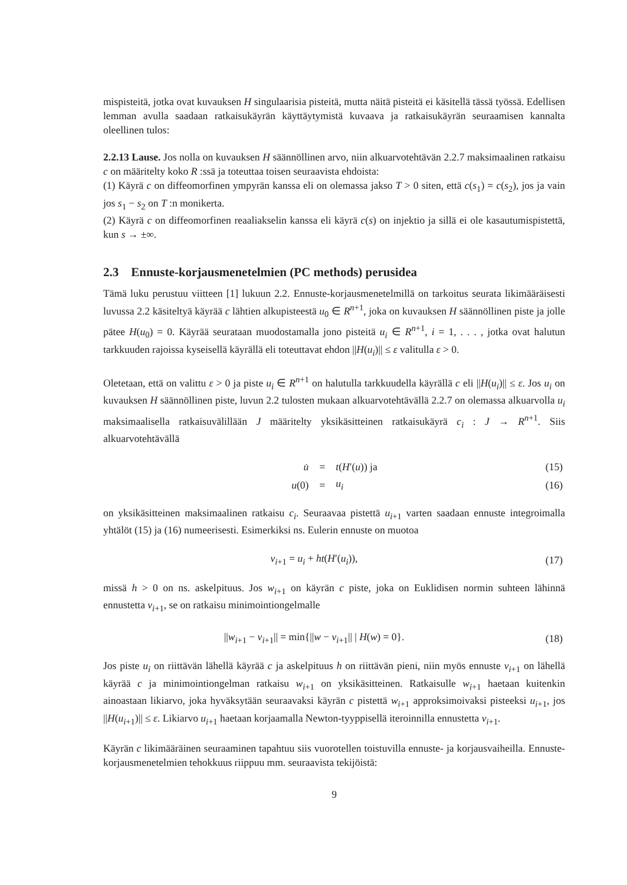mispisteitä, jotka ovat kuvauksen H singulaarisia pisteitä, mutta näitä pisteitä ei käsitellä tässä työssä. Edellisen lemman avulla saadaan ratkaisukäyrän käyttäytymistä kuvaava ja ratkaisukäyrän seuraamisen kannalta oleellinen tulos:
2.2.13 Lause. Jos nolla on kuvauksen H säännöllinen arvo, niin alkuarvotehtävän 2.2.7 maksimaalinen ratkaisu c on määritelty koko R :ssä ja toteuttaa toisen seuraavista ehdoista:
(1) Käyrä c on diffeomorfinen ympyrän kanssa eli on olemassa jakso T > 0 siten, että c(s<sub>1</sub>) = c(s<sub>2</sub>), jos ja vain jos s<sub>1</sub> − s<sub>2</sub> on T :n monikerta.
(2) Käyrä c on diffeomorfinen reaaliakselin kanssa eli käyrä c(s) on injektio ja sillä ei ole kasautumispistettä, kun s → ±∞.
2.3 Ennuste-korjausmenetelmien (PC methods) perusidea
Tämä luku perustuu viitteen [1] lukuun 2.2. Ennuste-korjausmenetelmillä on tarkoitus seurata likimääräisesti luvussa 2.2 käsiteltyä käyrää c lähtien alkupisteestä u<sub>0</sub> ∈ R<sup>n+1</sup>, joka on kuvauksen H säännöllinen piste ja jolle pätee H(u<sub>0</sub>) = 0. Käyrää seurataan muodostamalla jono pisteitä u<sub>i</sub> ∈ R<sup>n+1</sup>, i = 1, . . . , jotka ovat halutun tarkkuuden rajoissa kyseisellä käyrällä eli toteuttavat ehdon ||H(u<sub>i</sub>)|| ≤ ε valitulla ε > 0.
Oletetaan, että on valittu ε > 0 ja piste u<sub>i</sub> ∈ R<sup>n+1</sup> on halutulla tarkkuudella käyrällä c eli ||H(u<sub>i</sub>)|| ≤ ε. Jos u<sub>i</sub> on kuvauksen H säännöllinen piste, luvun 2.2 tulosten mukaan alkuarvotehtävällä 2.2.7 on olemassa alkuarvolla u<sub>i</sub> maksimaalisella ratkaisuvälillään J määritelty yksikäsitteinen ratkaisukäyrä c<sub>i</sub> : J → R<sup>n+1</sup>. Siis alkuarvotehtävällä
| u̇ | = | t ( H ′( u )) ja | (15) |
| u (0) | = | u<sub>i</sub> | (16) |
on yksikäsitteinen maksimaalinen ratkaisu c<sub>i</sub>. Seuraavaa pistettä u<sub>i+1</sub> varten saadaan ennuste integroimalla yhtälöt (15) ja (16) numeerisesti. Esimerkiksi ns. Eulerin ennuste on muotoa
| v<sub>i+1</sub> = u<sub>i</sub> + ht ( H ′( u<sub>i</sub> )), | (17) |
missä h > 0 on ns. askelpituus. Jos w<sub>i+1</sub> on käyrän c piste, joka on Euklidisen normin suhteen lähinnä ennustetta v<sub>i+1</sub>, se on ratkaisu minimointiongelmalle
| // w<sub>i+1</sub> − v<sub>i+1</sub>// = min{// w − v<sub>i+1</sub>// / H ( w ) = 0}. | (18) |
Jos piste u<sub>i</sub> on riittävän lähellä käyrää c ja askelpituus h on riittävän pieni, niin myös ennuste v<sub>i+1</sub> on lähellä käyrää c ja minimointiongelman ratkaisu w<sub>i+1</sub> on yksikäsitteinen. Ratkaisulle w<sub>i+1</sub> haetaan kuitenkin ainoastaan likiarvo, joka hyväksytään seuraavaksi käyrän c pistettä w<sub>i+1</sub> approksimoivaksi pisteeksi u<sub>i+1</sub>, jos ||H(u<sub>i+1</sub>)|| ≤ ε. Likiarvo u<sub>i+1</sub> haetaan korjaamalla Newton-tyyppisellä iteroinnilla ennustetta v<sub>i+1</sub>.
Käyrän c likimääräinen seuraaminen tapahtuu siis vuorotellen toistuvilla ennuste- ja korjausvaiheilla. Ennuste-korjausmenetelmien tehokkuus riippuu mm. seuraavista tekijöistä:
9